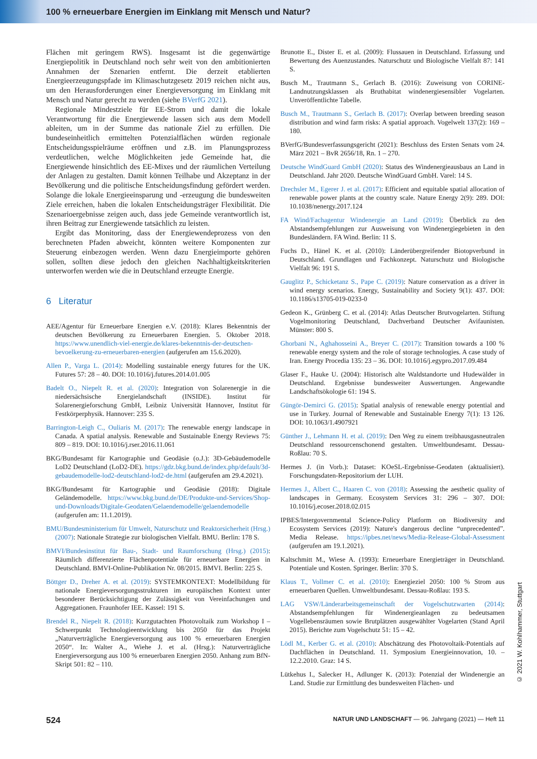100 % erneuerbare Energien im Einklang mit Mensch und Natur?
Flächen mit geringem RWS). Insgesamt ist die gegenwärtige Energiepolitik in Deutschland noch sehr weit von den ambitionierten Annahmen der Szenarien entfernt. Die derzeit etablierten Energieerzeugungspfade im Klimaschutzgesetz 2019 reichen nicht aus, um den Herausforderungen einer Energieversorgung im Einklang mit Mensch und Natur gerecht zu werden (siehe BVerfG 2021).
Regionale Mindestziele für EE-Strom und damit die lokale Verantwortung für die Energiewende lassen sich aus dem Modell ableiten, um in der Summe das nationale Ziel zu erfüllen. Die bundeseinheitlich ermittelten Potenzialflächen würden regionale Entscheidungsspielräume eröffnen und z.B. im Planungsprozess verdeutlichen, welche Möglichkeiten jede Gemeinde hat, die Energiewende hinsichtlich des EE-Mixes und der räumlichen Verteilung der Anlagen zu gestalten. Damit können Teilhabe und Akzeptanz in der Bevölkerung und die politische Entscheidungsfindung gefördert werden. Solange die lokale Energieeinsparung und -erzeugung die bundesweiten Ziele erreichen, haben die lokalen Entscheidungsträger Flexibilität. Die Szenarioergebnisse zeigen auch, dass jede Gemeinde verantwortlich ist, ihren Beitrag zur Energiewende tatsächlich zu leisten.
Ergibt das Monitoring, dass der Energiewendeprozess von den berechneten Pfaden abweicht, könnten weitere Komponenten zur Steuerung einbezogen werden. Wenn dazu Energieimporte gehören sollen, sollten diese jedoch den gleichen Nachhaltigkeitskriterien unterworfen werden wie die in Deutschland erzeugte Energie.
6 Literatur
AEE/Agentur für Erneuerbare Energien e.V. (2018): Klares Bekenntnis der deutschen Bevölkerung zu Erneuerbaren Energien. 5. Oktober 2018. https://www.unendlich-viel-energie.de/klares-bekenntnis-der-deutschen-bevoelkerung-zu-erneuerbaren-energien (aufgerufen am 15.6.2020).
Allen P., Varga L. (2014): Modelling sustainable energy futures for the UK. Futures 57: 28 – 40. DOI: 10.1016/j.futures.2014.01.005
Badelt O., Niepelt R. et al. (2020): Integration von Solarenergie in die niedersächsische Energielandschaft (INSIDE). Institut für Solarenergieforschung GmbH, Leibniz Universität Hannover, Institut für Festkörperphysik. Hannover: 235 S.
Barrington-Leigh C., Ouliaris M. (2017): The renewable energy landscape in Canada. A spatial analysis. Renewable and Sustainable Energy Reviews 75: 809 – 819. DOI: 10.1016/j.rser.2016.11.061
BKG/Bundesamt für Kartographie und Geodäsie (o.J.): 3D-Gebäudemodelle LoD2 Deutschland (LoD2-DE). https://gdz.bkg.bund.de/index.php/default/3d-gebaudemodelle-lod2-deutschland-lod2-de.html (aufgerufen am 29.4.2021).
BKG/Bundesamt für Kartographie und Geodäsie (2018): Digitale Geländemodelle. https://www.bkg.bund.de/DE/Produkte-und-Services/Shop-und-Downloads/Digitale-Geodaten/Gelaendemodelle/gelaendemodelle (aufgerufen am: 11.1.2019).
BMU/Bundesministerium für Umwelt, Naturschutz und Reaktorsicherheit (Hrsg.) (2007): Nationale Strategie zur biologischen Vielfalt. BMU. Berlin: 178 S.
BMVI/Bundesinstitut für Bau-, Stadt- und Raumforschung (Hrsg.) (2015): Räumlich differenzierte Flächenpotentiale für erneuerbare Energien in Deutschland. BMVI-Online-Publikation Nr. 08/2015. BMVI. Berlin: 225 S.
Böttger D., Dreher A. et al. (2019): SYSTEMKONTEXT: Modellbildung für nationale Energieversorgungsstrukturen im europäischen Kontext unter besonderer Berücksichtigung der Zulässigkeit von Vereinfachungen und Aggregationen. Fraunhofer IEE. Kassel: 191 S.
Brendel R., Niepelt R. (2018): Kurzgutachten Photovoltaik zum Workshop I – Schwerpunkt Technologieentwicklung bis 2050 für das Projekt „Naturverträgliche Energieversorgung aus 100 % erneuerbaren Energien 2050“. In: Walter A., Wiehe J. et al. (Hrsg.): Naturverträgliche Energieversorgung aus 100 % erneuerbaren Energien 2050. Anhang zum BfN-Skript 501: 82 – 110.
Brunotte E., Dister E. et al. (2009): Flussauen in Deutschland. Erfassung und Bewertung des Auenzustandes. Naturschutz und Biologische Vielfalt 87: 141 S.
Busch M., Trautmann S., Gerlach B. (2016): Zuweisung von CORINE-Landnutzungsklassen als Bruthabitat windenergiesensibler Vogelarten. Unveröffentlichte Tabelle.
Busch M., Trautmann S., Gerlach B. (2017): Overlap between breeding season distribution and wind farm risks: A spatial approach. Vogelwelt 137(2): 169 – 180.
BVerfG/Bundesverfassungsgericht (2021): Beschluss des Ersten Senats vom 24. März 2021 – BvR 2656/18, Rn. 1 – 270.
Deutsche WindGuard GmbH (2020): Status des Windenergieausbaus an Land in Deutschland. Jahr 2020. Deutsche WindGuard GmbH. Varel: 14 S.
Drechsler M., Egerer J. et al. (2017): Efficient and equitable spatial allocation of renewable power plants at the country scale. Nature Energy 2(9): 289. DOI: 10.1038/nenergy.2017.124
FA Wind/Fachagentur Windenergie an Land (2019): Überblick zu den Abstandsempfehlungen zur Ausweisung von Windenergiegebieten in den Bundesländern. FA Wind. Berlin: 11 S.
Fuchs D., Hänel K. et al. (2010): Länderübergreifender Biotopverbund in Deutschland. Grundlagen und Fachkonzept. Naturschutz und Biologische Vielfalt 96: 191 S.
Gauglitz P., Schicketanz S., Pape C. (2019): Nature conservation as a driver in wind energy scenarios. Energy, Sustainability and Society 9(1): 437. DOI: 10.1186/s13705-019-0233-0
Gedeon K., Grünberg C. et al. (2014): Atlas Deutscher Brutvogelarten. Stiftung Vogelmonitoring Deutschland, Dachverband Deutscher Avifaunisten. Münster: 800 S.
Ghorbani N., Aghahosseini A., Breyer C. (2017): Transition towards a 100 % renewable energy system and the role of storage technologies. A case study of Iran. Energy Procedia 135: 23 – 36. DOI: 10.1016/j.egypro.2017.09.484
Glaser F., Hauke U. (2004): Historisch alte Waldstandorte und Hudewälder in Deutschland. Ergebnisse bundesweiter Auswertungen. Angewandte Landschaftsökologie 61: 194 S.
Güngör-Demirci G. (2015): Spatial analysis of renewable energy potential and use in Turkey. Journal of Renewable and Sustainable Energy 7(1): 13 126. DOI: 10.1063/1.4907921
Günther J., Lehmann H. et al. (2019): Den Weg zu einem treibhausgasneutralen Deutschland ressourcenschonend gestalten. Umweltbundesamt. Dessau-Roßlau: 70 S.
Hermes J. (in Vorb.): Dataset: KOeSL-Ergebnisse-Geodaten (aktualisiert). Forschungsdaten-Repositorium der LUH.
Hermes J., Albert C., Haaren C. von (2018): Assessing the aesthetic quality of landscapes in Germany. Ecosystem Services 31: 296 – 307. DOI: 10.1016/j.ecoser.2018.02.015
IPBES/Intergovernmental Science-Policy Platform on Biodiversity and Ecosystem Services (2019): Nature's dangerous decline “unprecedented”. Media Release. https://ipbes.net/news/Media-Release-Global-Assessment (aufgerufen am 19.1.2021).
Kaltschmitt M., Wiese A. (1993): Erneuerbare Energieträger in Deutschland. Potentiale und Kosten. Springer. Berlin: 370 S.
Klaus T., Vollmer C. et al. (2010): Energieziel 2050: 100 % Strom aus erneuerbaren Quellen. Umweltbundesamt. Dessau-Roßlau: 193 S.
LAG VSW/Länderarbeitsgemeinschaft der Vogelschutzwarten (2014): Abstandsempfehlungen für Windenergieanlagen zu bedeutsamen Vogellebensräumen sowie Brutplätzen ausgewählter Vogelarten (Stand April 2015). Berichte zum Vogelschutz 51: 15 – 42.
Lödl M., Kerber G. et al. (2010): Abschätzung des Photovoltaik-Potentials auf Dachflächen in Deutschland. 11. Symposium Energieinnovation, 10. – 12.2.2010. Graz: 14 S.
Lütkehus I., Salecker H., Adlunger K. (2013): Potenzial der Windenergie an Land. Studie zur Ermittlung des bundesweiten Flächen- und
524 NATUR UND LANDSCHAFT — 96. Jahrgang (2021) — Heft 11
© 2021 W. Kohlhammer, Stuttgart